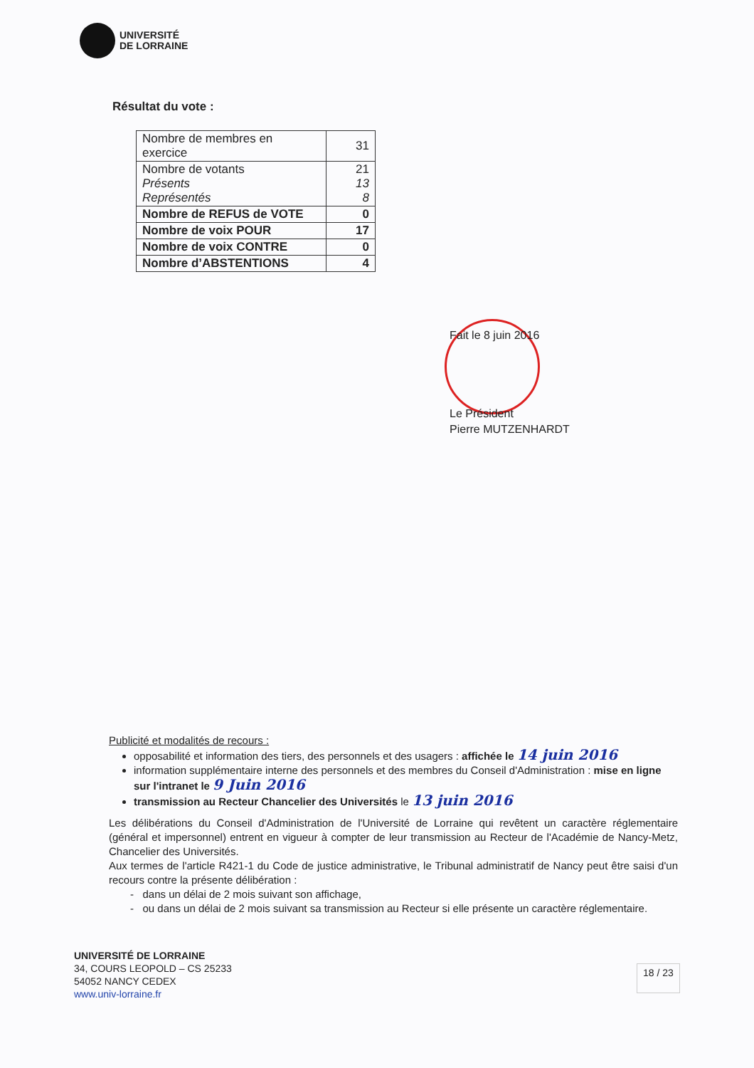UNIVERSITÉ
DE LORRAINE
Résultat du vote :
| Nombre de membres en exercice | 31 |
| Nombre de votants Présents Représentés | 21 13 8 |
| Nombre de REFUS de VOTE | 0 |
| Nombre de voix POUR | 17 |
| Nombre de voix CONTRE | 0 |
| Nombre d’ABSTENTIONS | 4 |
Fait le 8 juin 2016
Le Président
Pierre MUTZENHARDT
Publicité et modalités de recours :
opposabilité et information des tiers, des personnels et des usagers : affichée le 14 juin 2016
information supplémentaire interne des personnels et des membres du Conseil d'Administration : mise en ligne sur l'intranet le 9 Juin 2016
transmission au Recteur Chancelier des Universités le 13 juin 2016
Les délibérations du Conseil d'Administration de l'Université de Lorraine qui revêtent un caractère réglementaire (général et impersonnel) entrent en vigueur à compter de leur transmission au Recteur de l'Académie de Nancy-Metz, Chancelier des Universités.
Aux termes de l'article R421-1 du Code de justice administrative, le Tribunal administratif de Nancy peut être saisi d'un recours contre la présente délibération :
- dans un délai de 2 mois suivant son affichage,
- ou dans un délai de 2 mois suivant sa transmission au Recteur si elle présente un caractère réglementaire.
UNIVERSITÉ DE LORRAINE
34, COURS LEOPOLD – CS 25233
54052 NANCY CEDEX
www.univ-lorraine.fr
18 / 23